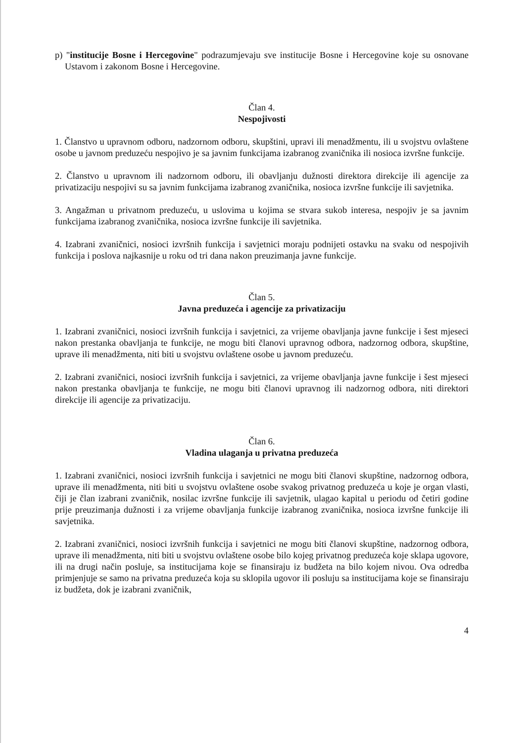p) "institucije Bosne i Hercegovine" podrazumjevaju sve institucije Bosne i Hercegovine koje su osnovane Ustavom i zakonom Bosne i Hercegovine.
Član 4.
Nespojivosti
1. Članstvo u upravnom odboru, nadzornom odboru, skupštini, upravi ili menadžmentu, ili u svojstvu ovlaštene osobe u javnom preduzeću nespojivo je sa javnim funkcijama izabranog zvaničnika ili nosioca izvršne funkcije.
2. Članstvo u upravnom ili nadzornom odboru, ili obavljanju dužnosti direktora direkcije ili agencije za privatizaciju nespojivi su sa javnim funkcijama izabranog zvaničnika, nosioca izvršne funkcije ili savjetnika.
3. Angažman u privatnom preduzeću, u uslovima u kojima se stvara sukob interesa, nespojiv je sa javnim funkcijama izabranog zvaničnika, nosioca izvršne funkcije ili savjetnika.
4. Izabrani zvaničnici, nosioci izvršnih funkcija i savjetnici moraju podnijeti ostavku na svaku od nespojivih funkcija i poslova najkasnije u roku od tri dana nakon preuzimanja javne funkcije.
Član 5.
Javna preduzeća i agencije za privatizaciju
1. Izabrani zvaničnici, nosioci izvršnih funkcija i savjetnici, za vrijeme obavljanja javne funkcije i šest mjeseci nakon prestanka obavljanja te funkcije, ne mogu biti članovi upravnog odbora, nadzornog odbora, skupštine, uprave ili menadžmenta, niti biti u svojstvu ovlaštene osobe u javnom preduzeću.
2. Izabrani zvaničnici, nosioci izvršnih funkcija i savjetnici, za vrijeme obavljanja javne funkcije i šest mjeseci nakon prestanka obavljanja te funkcije, ne mogu biti članovi upravnog ili nadzornog odbora, niti direktori direkcije ili agencije za privatizaciju.
Član 6.
Vladina ulaganja u privatna preduzeća
1. Izabrani zvaničnici, nosioci izvršnih funkcija i savjetnici ne mogu biti članovi skupštine, nadzornog odbora, uprave ili menadžmenta, niti biti u svojstvu ovlaštene osobe svakog privatnog preduzeća u koje je organ vlasti, čiji je član izabrani zvaničnik, nosilac izvršne funkcije ili savjetnik, ulagao kapital u periodu od četiri godine prije preuzimanja dužnosti i za vrijeme obavljanja funkcije izabranog zvaničnika, nosioca izvršne funkcije ili savjetnika.
2. Izabrani zvaničnici, nosioci izvršnih funkcija i savjetnici ne mogu biti članovi skupštine, nadzornog odbora, uprave ili menadžmenta, niti biti u svojstvu ovlaštene osobe bilo kojeg privatnog preduzeća koje sklapa ugovore, ili na drugi način posluje, sa institucijama koje se finansiraju iz budžeta na bilo kojem nivou. Ova odredba primjenjuje se samo na privatna preduzeća koja su sklopila ugovor ili posluju sa institucijama koje se finansiraju iz budžeta, dok je izabrani zvaničnik,
4